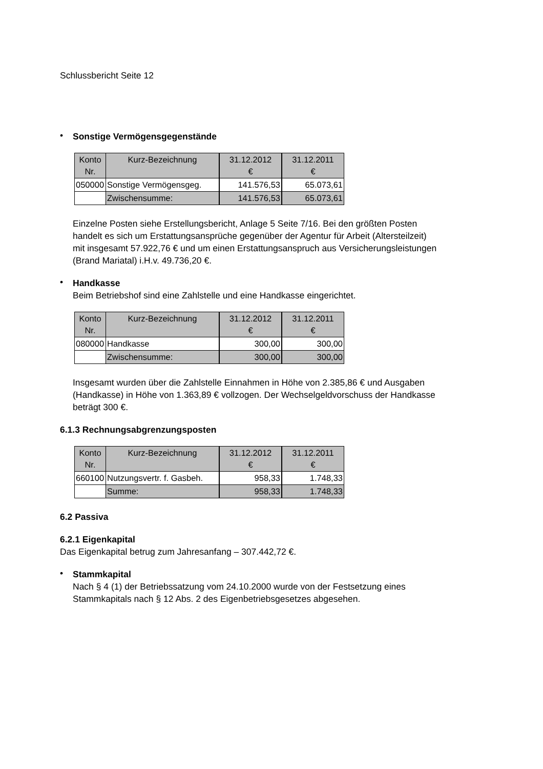Schlussbericht Seite 12
•
Sonstige Vermögensgegenstände
| Konto Nr. | Kurz-Bezeichnung | 31.12.2012 € | 31.12.2011 € |
| --- | --- | --- | --- |
| 050000 | Sonstige Vermögensgeg. | 141.576,53 | 65.073,61 |
| | Zwischensumme: | 141.576,53 | 65.073,61 |
Einzelne Posten siehe Erstellungsbericht, Anlage 5 Seite 7/16. Bei den größten Posten handelt es sich um Erstattungsansprüche gegenüber der Agentur für Arbeit (Altersteilzeit) mit insgesamt 57.922,76 € und um einen Erstattungsanspruch aus Versicherungsleistungen (Brand Mariatal) i.H.v. 49.736,20 €.
•
Handkasse
Beim Betriebshof sind eine Zahlstelle und eine Handkasse eingerichtet.
| Konto Nr. | Kurz-Bezeichnung | 31.12.2012 € | 31.12.2011 € |
| --- | --- | --- | --- |
| 080000 | Handkasse | 300,00 | 300,00 |
| | Zwischensumme: | 300,00 | 300,00 |
Insgesamt wurden über die Zahlstelle Einnahmen in Höhe von 2.385,86 € und Ausgaben (Handkasse) in Höhe von 1.363,89 € vollzogen. Der Wechselgeldvorschuss der Handkasse beträgt 300 €.
6.1.3 Rechnungsabgrenzungsposten
| Konto Nr. | Kurz-Bezeichnung | 31.12.2012 € | 31.12.2011 € |
| --- | --- | --- | --- |
| 660100 | Nutzungsvertr. f. Gasbeh. | 958,33 | 1.748,33 |
| | Summe: | 958,33 | 1.748,33 |
6.2 Passiva
6.2.1 Eigenkapital
Das Eigenkapital betrug zum Jahresanfang – 307.442,72 €.
•
Stammkapital
Nach § 4 (1) der Betriebssatzung vom 24.10.2000 wurde von der Festsetzung eines Stammkapitals nach § 12 Abs. 2 des Eigenbetriebsgesetzes abgesehen.